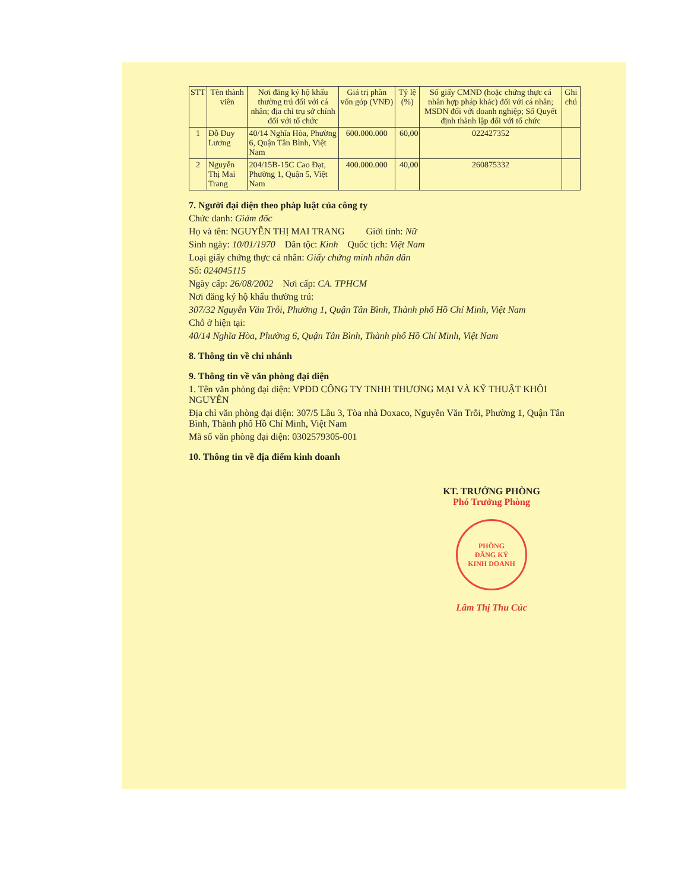| STT | Tên thành viên | Nơi đăng ký hộ khẩu thường trú đối với cá nhân; địa chỉ trụ sở chính đối với tổ chức | Giá trị phần vốn góp (VNĐ) | Tỷ lệ (%) | Số giấy CMND (hoặc chứng thực cá nhân hợp pháp khác) đối với cá nhân; MSDN đối với doanh nghiệp; Số Quyết định thành lập đối với tổ chức | Ghi chú |
| --- | --- | --- | --- | --- | --- | --- |
| 1 | Đỗ Duy Lương | 40/14 Nghĩa Hòa, Phường 6, Quận Tân Bình, Việt Nam | 600.000.000 | 60,00 | 022427352 | |
| 2 | Nguyễn Thị Mai Trang | 204/15B-15C Cao Đạt, Phường 1, Quận 5, Việt Nam | 400.000.000 | 40,00 | 260875332 | |
7. Người đại diện theo pháp luật của công ty
Chức danh: Giám đốc
Họ và tên: NGUYỄN THỊ MAI TRANG Giới tính: Nữ
Sinh ngày: 10/01/1970 Dân tộc: Kinh Quốc tịch: Việt Nam
Loại giấy chứng thực cá nhân: Giấy chứng minh nhân dân
Số: 024045115
Ngày cấp: 26/08/2002 Nơi cấp: CA. TPHCM
Nơi đăng ký hộ khẩu thường trú:
307/32 Nguyễn Văn Trỗi, Phường 1, Quận Tân Bình, Thành phố Hồ Chí Minh, Việt Nam
Chỗ ở hiện tại:
40/14 Nghĩa Hòa, Phường 6, Quận Tân Bình, Thành phố Hồ Chí Minh, Việt Nam
8. Thông tin về chi nhánh
9. Thông tin về văn phòng đại diện
1. Tên văn phòng đại diện: VPĐD CÔNG TY TNHH THƯƠNG MẠI VÀ KỸ THUẬT KHÔI NGUYÊN
Địa chỉ văn phòng đại diện: 307/5 Lầu 3, Tòa nhà Doxaco, Nguyễn Văn Trỗi, Phường 1, Quận Tân Bình, Thành phố Hồ Chí Minh, Việt Nam
Mã số văn phòng đại diện: 0302579305-001
10. Thông tin về địa điểm kinh doanh
KT. TRƯỞNG PHÒNG
Phó Trưởng Phòng
PHÒNG
ĐĂNG KÝ
KINH DOANH
Lâm Thị Thu Cúc